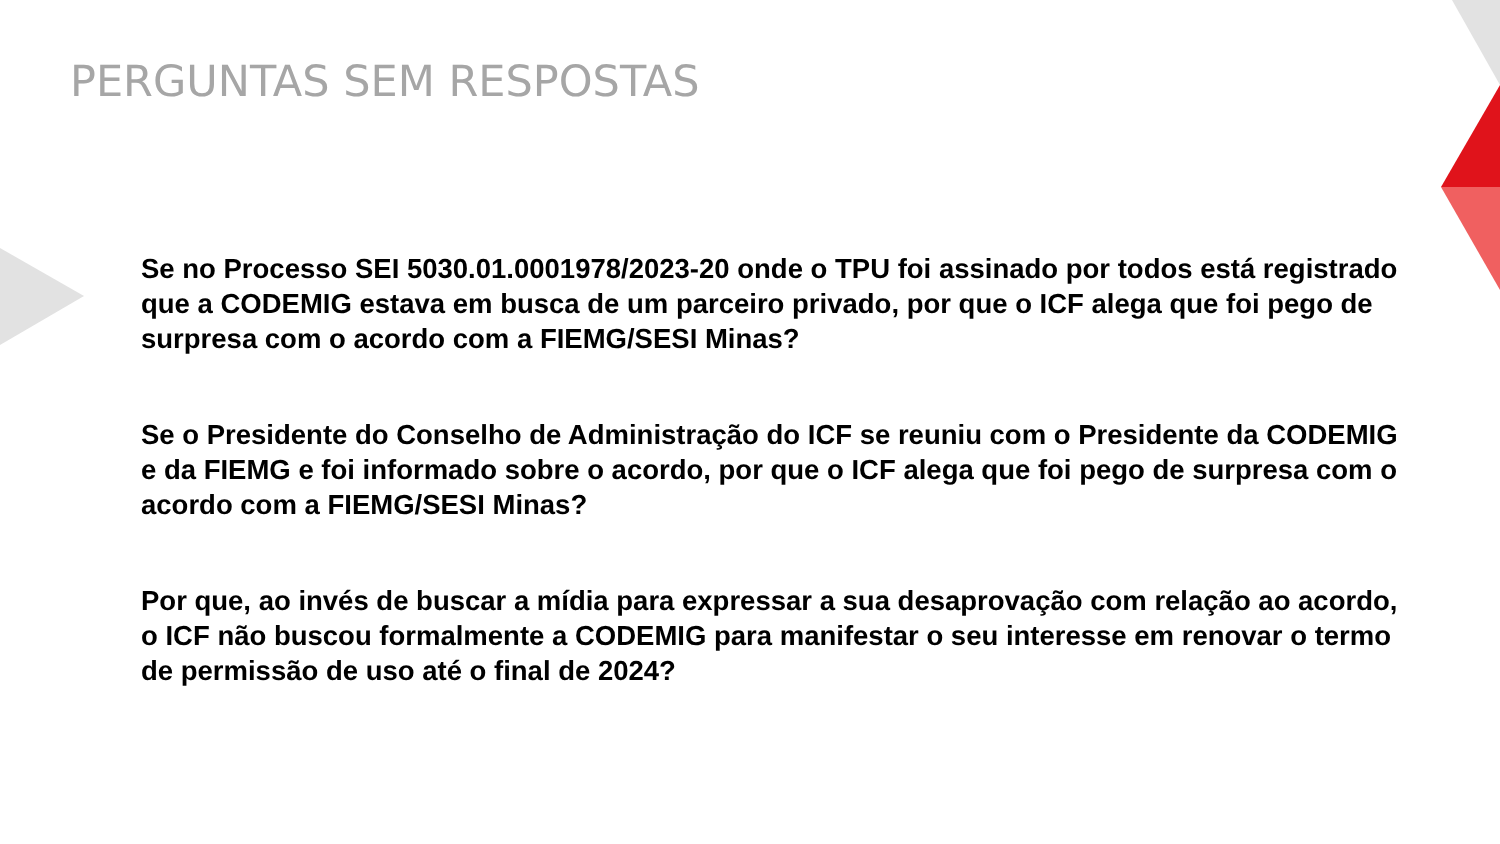PERGUNTAS SEM RESPOSTAS
Se no Processo SEI 5030.01.0001978/2023-20 onde o TPU foi assinado por todos está registrado que a CODEMIG estava em busca de um parceiro privado, por que o ICF alega que foi pego de surpresa com o acordo com a FIEMG/SESI Minas?
Se o Presidente do Conselho de Administração do ICF se reuniu com o Presidente da CODEMIG e da FIEMG e foi informado sobre o acordo, por que o ICF alega que foi pego de surpresa com o acordo com a FIEMG/SESI Minas?
Por que, ao invés de buscar a mídia para expressar a sua desaprovação com relação ao acordo, o ICF não buscou formalmente a CODEMIG para manifestar o seu interesse em renovar o termo de permissão de uso até o final de 2024?